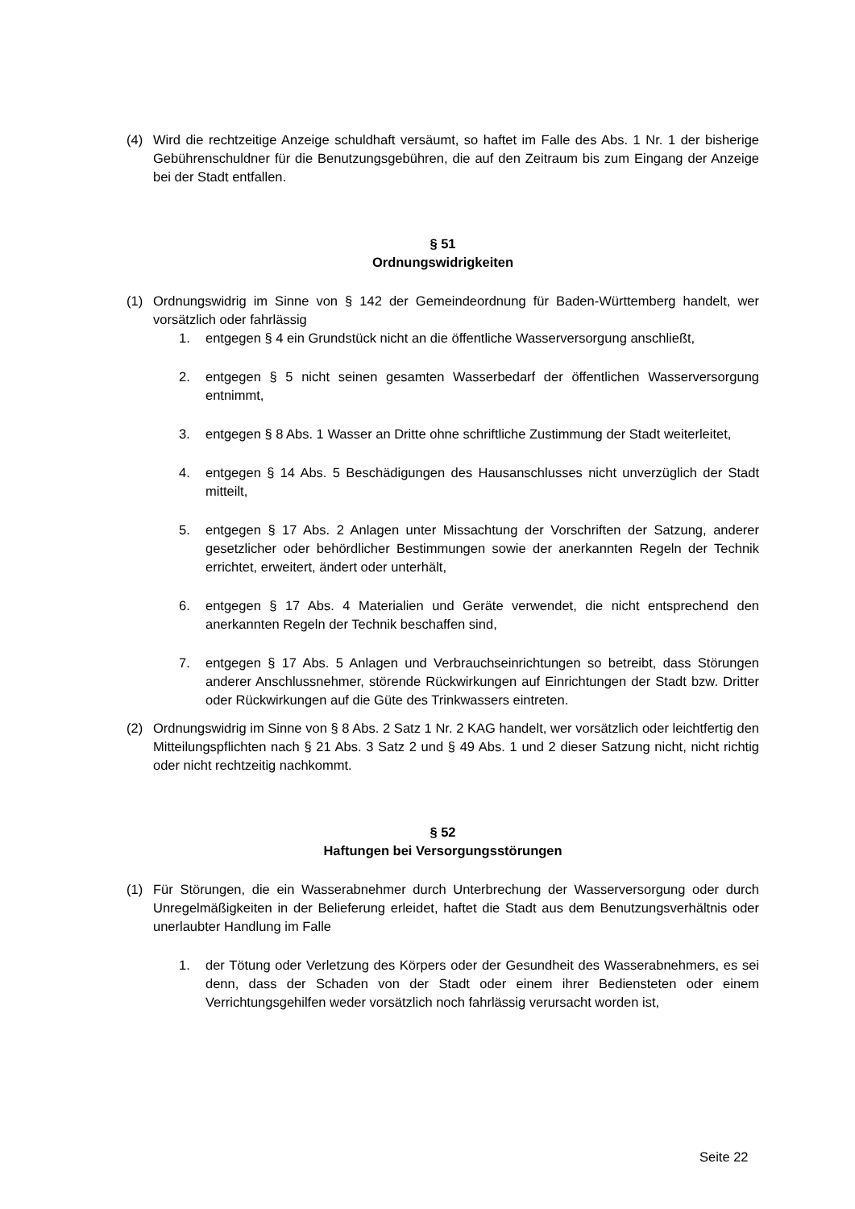(4) Wird die rechtzeitige Anzeige schuldhaft versäumt, so haftet im Falle des Abs. 1 Nr. 1 der bisherige Gebührenschuldner für die Benutzungsgebühren, die auf den Zeitraum bis zum Eingang der Anzeige bei der Stadt entfallen.
§ 51
Ordnungswidrigkeiten
(1) Ordnungswidrig im Sinne von § 142 der Gemeindeordnung für Baden-Württemberg handelt, wer vorsätzlich oder fahrlässig
1. entgegen § 4 ein Grundstück nicht an die öffentliche Wasserversorgung anschließt,
2. entgegen § 5 nicht seinen gesamten Wasserbedarf der öffentlichen Wasserversorgung entnimmt,
3. entgegen § 8 Abs. 1 Wasser an Dritte ohne schriftliche Zustimmung der Stadt weiterleitet,
4. entgegen § 14 Abs. 5 Beschädigungen des Hausanschlusses nicht unverzüglich der Stadt mitteilt,
5. entgegen § 17 Abs. 2 Anlagen unter Missachtung der Vorschriften der Satzung, anderer gesetzlicher oder behördlicher Bestimmungen sowie der anerkannten Regeln der Technik errichtet, erweitert, ändert oder unterhält,
6. entgegen § 17 Abs. 4 Materialien und Geräte verwendet, die nicht entsprechend den anerkannten Regeln der Technik beschaffen sind,
7. entgegen § 17 Abs. 5 Anlagen und Verbrauchseinrichtungen so betreibt, dass Störungen anderer Anschlussnehmer, störende Rückwirkungen auf Einrichtungen der Stadt bzw. Dritter oder Rückwirkungen auf die Güte des Trinkwassers eintreten.
(2) Ordnungswidrig im Sinne von § 8 Abs. 2 Satz 1 Nr. 2 KAG handelt, wer vorsätzlich oder leichtfertig den Mitteilungspflichten nach § 21 Abs. 3 Satz 2 und § 49 Abs. 1 und 2 dieser Satzung nicht, nicht richtig oder nicht rechtzeitig nachkommt.
§ 52
Haftungen bei Versorgungsstörungen
(1) Für Störungen, die ein Wasserabnehmer durch Unterbrechung der Wasserversorgung oder durch Unregelmäßigkeiten in der Belieferung erleidet, haftet die Stadt aus dem Benutzungsverhältnis oder unerlaubter Handlung im Falle
1. der Tötung oder Verletzung des Körpers oder der Gesundheit des Wasserabnehmers, es sei denn, dass der Schaden von der Stadt oder einem ihrer Bediensteten oder einem Verrichtungsgehilfen weder vorsätzlich noch fahrlässig verursacht worden ist,
Seite 22